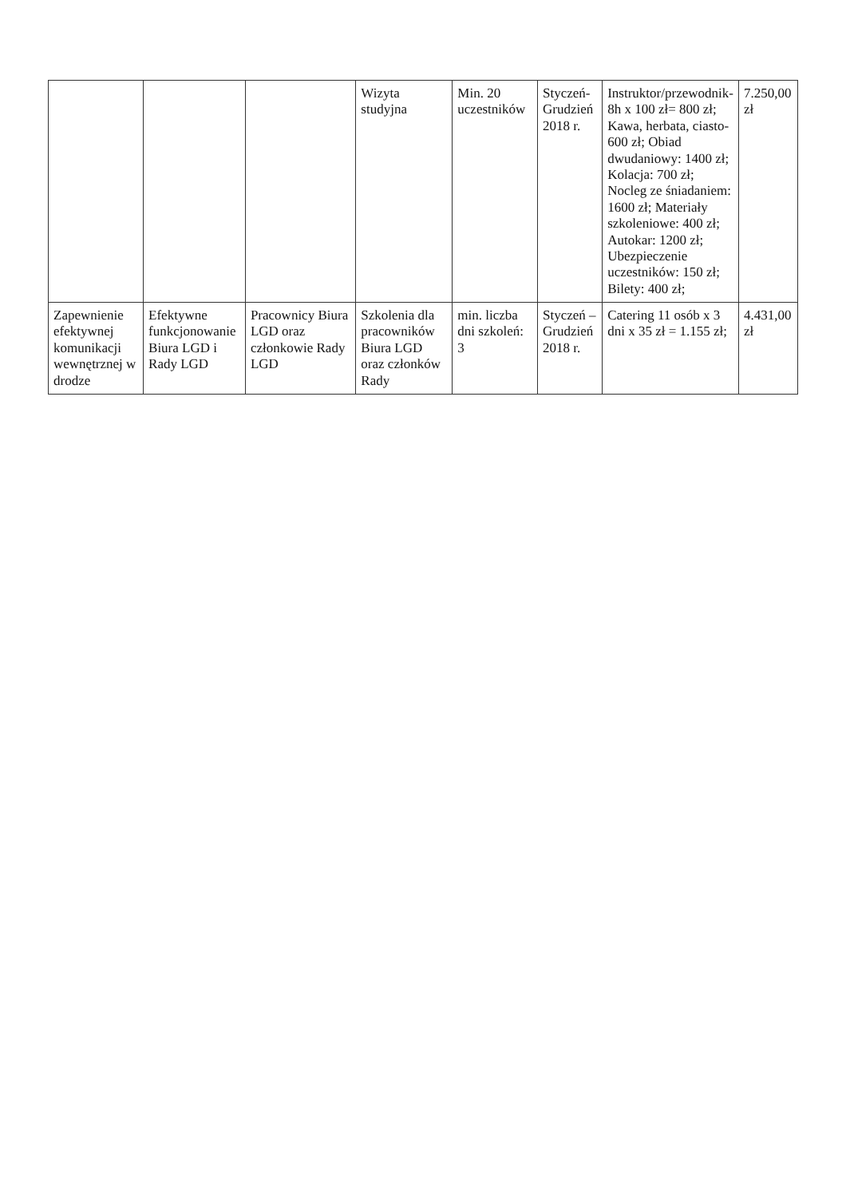| | | | Wizyta studyjna | Min. 20 uczestników | Styczeń-Grudzień 2018 r. | Instruktor/przewodnik- 8h x 100 zł= 800 zł; Kawa, herbata, ciasto-600 zł; Obiad dwudaniowy: 1400 zł; Kolacja: 700 zł; Nocleg ze śniadaniem: 1600 zł; Materiały szkoleniowe: 400 zł; Autokar: 1200 zł; Ubezpieczenie uczestników: 150 zł; Bilety: 400 zł; | 7.250,00 zł |
| Zapewnienie efektywnej komunikacji wewnętrznej w drodze | Efektywne funkcjonowanie Biura LGD i Rady LGD | Pracownicy Biura LGD oraz członkowie Rady LGD | Szkolenia dla pracowników Biura LGD oraz członków Rady | min. liczba dni szkoleń: 3 | Styczeń – Grudzień 2018 r. | Catering 11 osób x 3 dni x 35 zł = 1.155 zł; | 4.431,00 zł |